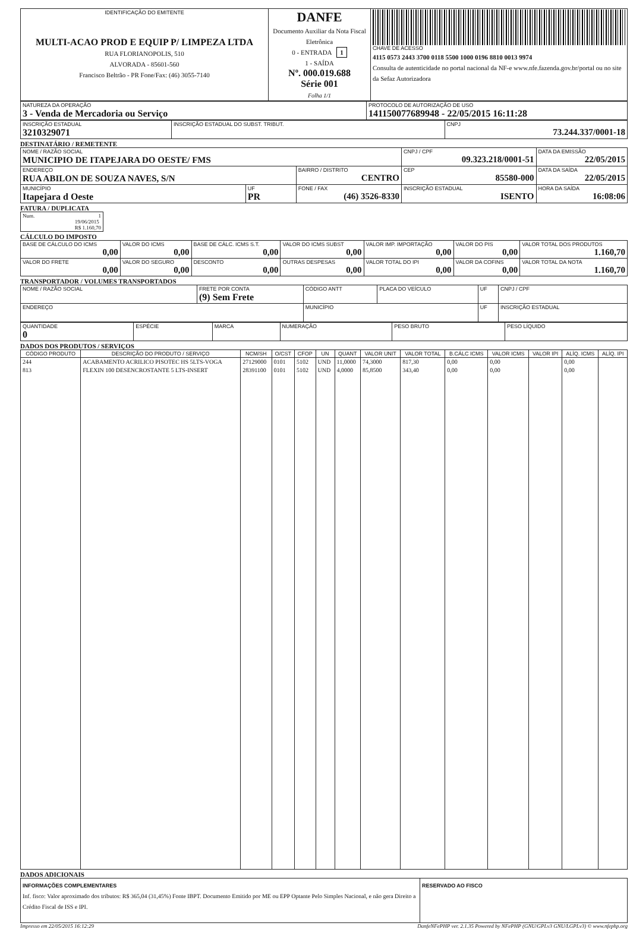| IDENTIFICAÇÃO DO EMITENTE MULTI-ACAO PROD E EQUIP P/ LIMPEZA LTDA RUA FLORIANOPOLIS, 510 ALVORADA - 85601-560 Francisco Beltrão - PR Fone/Fax: (46) 3055-7140 | DANFE Documento Auxiliar da Nota Fiscal Eletrônica 0 - ENTRADA 1 1 - SAÍDA Nº. 000.019.688 Série 001 Folha 1/1 | CHAVE DE ACESSO 4115 0573 2443 3700 0118 5500 1000 0196 8810 0013 9974 Consulta de autenticidade no portal nacional da NF-e www.nfe.fazenda.gov.br/portal ou no site da Sefaz Autorizadora |
| NATUREZA DA OPERAÇÃO 3 - Venda de Mercadoria ou Serviço | PROTOCOLO DE AUTORIZAÇÃO DE USO 141150077689948 - 22/05/2015 16:11:28 |
| INSCRIÇÃO ESTADUAL 3210329071 | INSCRIÇÃO ESTADUAL DO SUBST. TRIBUT. | CNPJ 73.244.337/0001-18 |
DESTINATÁRIO / REMETENTE
| NOME / RAZÃO SOCIAL MUNICIPIO DE ITAPEJARA DO OESTE/ FMS | | | CNPJ / CPF 09.323.218/0001-51 | DATA DA EMISSÃO 22/05/2015 |
| ENDEREÇO RUA ABILON DE SOUZA NAVES, S/N | | BAIRRO / DISTRITO CENTRO | CEP 85580-000 | DATA DA SAÍDA 22/05/2015 |
| MUNICÍPIO Itapejara d Oeste | UF PR | FONE / FAX (46) 3526-8330 | INSCRIÇÃO ESTADUAL ISENTO | HORA DA SAÍDA 16:08:06 |
FATURA / DUPLICATA
| Num. 1 19/06/2015 R$ 1.160,70 |
CÁLCULO DO IMPOSTO
| BASE DE CÁLCULO DO ICMS 0,00 | VALOR DO ICMS 0,00 | BASE DE CÁLC. ICMS S.T. 0,00 | VALOR DO ICMS SUBST 0,00 | VALOR IMP. IMPORTAÇÃO 0,00 | VALOR DO PIS 0,00 | VALOR TOTAL DOS PRODUTOS 1.160,70 |
| VALOR DO FRETE 0,00 | VALOR DO SEGURO 0,00 | DESCONTO 0,00 | OUTRAS DESPESAS 0,00 | VALOR TOTAL DO IPI 0,00 | VALOR DA COFINS 0,00 | VALOR TOTAL DA NOTA 1.160,70 |
TRANSPORTADOR / VOLUMES TRANSPORTADOS
| NOME / RAZÃO SOCIAL | FRETE POR CONTA (9) Sem Frete | CÓDIGO ANTT | PLACA DO VEÍCULO | UF | CNPJ / CPF |
| ENDEREÇO | | MUNICÍPIO | | UF | INSCRIÇÃO ESTADUAL |
| QUANTIDADE 0 | ESPÉCIE | MARCA | NUMERAÇÃO | PESO BRUTO | PESO LÍQUIDO |
DADOS DOS PRODUTOS / SERVIÇOS
| CÓDIGO PRODUTO | DESCRIÇÃO DO PRODUTO / SERVIÇO | NCM/SH | O/CST | CFOP | UN | QUANT | VALOR UNIT | VALOR TOTAL | B.CÁLC ICMS | VALOR ICMS | VALOR IPI | ALÍQ. ICMS | ALÍQ. IPI |
| --- | --- | --- | --- | --- | --- | --- | --- | --- | --- | --- | --- | --- | --- |
| 244 | ACABAMENTO ACRILICO PISOTEC HS 5LTS-VOGA | 27129000 | 0101 | 5102 | UND | 11,0000 | 74,3000 | 817,30 | 0,00 | 0,00 | | 0,00 | |
| 813 | FLEXIN 100 DESENCROSTANTE 5 LTS-INSERT | 28391100 | 0101 | 5102 | UND | 4,0000 | 85,8500 | 343,40 | 0,00 | 0,00 | | 0,00 | |
DADOS ADICIONAIS
| INFORMAÇÕES COMPLEMENTARES Inf. fisco: Valor aproximado dos tributos: R$ 365,04 (31,45%) Fonte IBPT. Documento Emitido por ME ou EPP Optante Pelo Simples Nacional, e não gera Direito a Crédito Fiscal de ISS e IPI. | RESERVADO AO FISCO |
Impresso em 22/05/2015 16:12:29 DanfeNFePHP ver. 2.1.35 Powered by NFePHP (GNU/GPLv3 GNU/LGPLv3) © www.nfephp.org